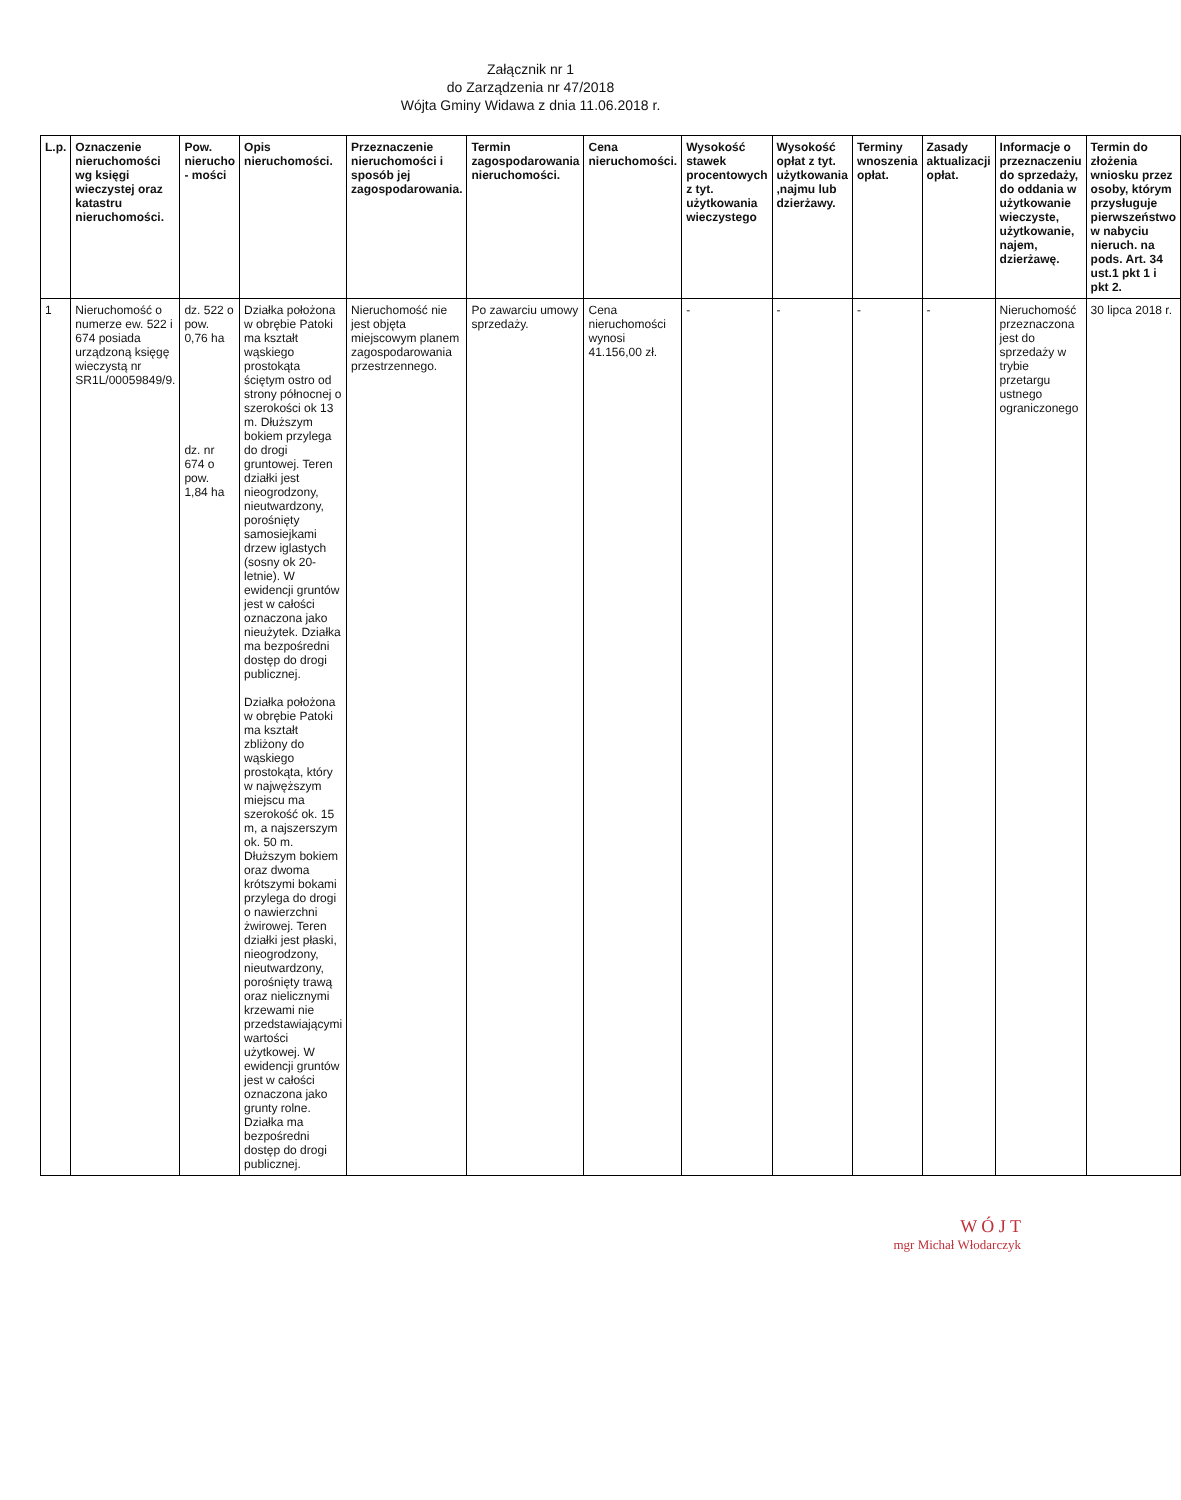Załącznik nr 1
do Zarządzenia nr 47/2018
Wójta Gminy Widawa z dnia 11.06.2018 r.
| L.p. | Oznaczenie nieruchomości wg księgi wieczystej oraz katastru nieruchomości. | Pow. nierucho - mości | Opis nieruchomości. | Przeznaczenie nieruchomości i sposób jej zagospodarowania. | Termin zagospodarowania nieruchomości. | Cena nieruchomości. | Wysokość stawek procentowych z tyt. użytkowania wieczystego | Wysokość opłat z tyt. użytkowania ,najmu lub dzierżawy. | Terminy wnoszenia opłat. | Zasady aktualizacji opłat. | Informacje o przeznaczeniu do sprzedaży, do oddania w użytkowanie wieczyste, użytkowanie, najem, dzierżawę. | Termin do złożenia wniosku przez osoby, którym przysługuje pierwszeństwo w nabyciu nieruch. na pods. Art. 34 ust.1 pkt 1 i pkt 2. |
| --- | --- | --- | --- | --- | --- | --- | --- | --- | --- | --- | --- | --- |
| 1 | Nieruchomość o numerze ew. 522 i 674 posiada urządzoną księgę wieczystą nr SR1L/00059849/9. | dz. 522 o pow. 0,76 ha dz. nr 674 o pow. 1,84 ha | Działka położona w obrębie Patoki ma kształt wąskiego prostokąta ściętym ostro od strony północnej o szerokości ok 13 m. Dłuższym bokiem przylega do drogi gruntowej. Teren działki jest nieogrodzony, nieutwardzony, porośnięty samosiejkami drzew iglastych (sosny ok 20-letnie). W ewidencji gruntów jest w całości oznaczona jako nieużytek. Działka ma bezpośredni dostęp do drogi publicznej. Działka położona w obrębie Patoki ma kształt zbliżony do wąskiego prostokąta, który w najwęższym miejscu ma szerokość ok. 15 m, a najszerszym ok. 50 m. Dłuższym bokiem oraz dwoma krótszymi bokami przylega do drogi o nawierzchni żwirowej. Teren działki jest płaski, nieogrodzony, nieutwardzony, porośnięty trawą oraz nielicznymi krzewami nie przedstawiającymi wartości użytkowej. W ewidencji gruntów jest w całości oznaczona jako grunty rolne. Działka ma bezpośredni dostęp do drogi publicznej. | Nieruchomość nie jest objęta miejscowym planem zagospodarowania przestrzennego. | Po zawarciu umowy sprzedaży. | Cena nieruchomości wynosi 41.156,00 zł. | - | - | - | - | Nieruchomość przeznaczona jest do sprzedaży w trybie przetargu ustnego ograniczonego | 30 lipca 2018 r. |
W Ó J T
mgr Michał Włodarczyk